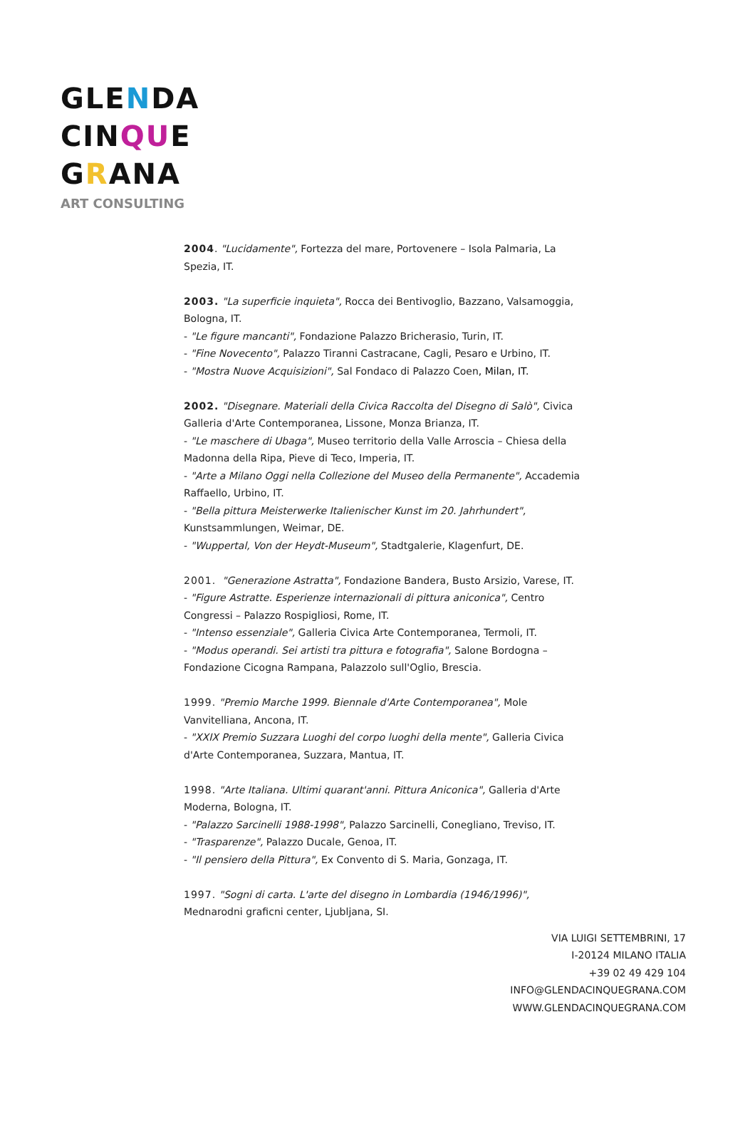GLENDA
CINQUE
GRANA
ART CONSULTING
2004. "Lucidamente", Fortezza del mare, Portovenere – Isola Palmaria, La Spezia, IT.
2003. "La superficie inquieta", Rocca dei Bentivoglio, Bazzano, Valsamoggia, Bologna, IT.
- "Le figure mancanti", Fondazione Palazzo Bricherasio, Turin, IT.
- "Fine Novecento", Palazzo Tiranni Castracane, Cagli, Pesaro e Urbino, IT.
- "Mostra Nuove Acquisizioni", Sal Fondaco di Palazzo Coen, Milan, IT.
2002. "Disegnare. Materiali della Civica Raccolta del Disegno di Salò", Civica Galleria d'Arte Contemporanea, Lissone, Monza Brianza, IT.
- "Le maschere di Ubaga", Museo territorio della Valle Arroscia – Chiesa della Madonna della Ripa, Pieve di Teco, Imperia, IT.
- "Arte a Milano Oggi nella Collezione del Museo della Permanente", Accademia Raffaello, Urbino, IT.
- "Bella pittura Meisterwerke Italienischer Kunst im 20. Jahrhundert", Kunstsammlungen, Weimar, DE.
- "Wuppertal, Von der Heydt-Museum", Stadtgalerie, Klagenfurt, DE.
2001. "Generazione Astratta", Fondazione Bandera, Busto Arsizio, Varese, IT.
- "Figure Astratte. Esperienze internazionali di pittura aniconica", Centro Congressi – Palazzo Rospigliosi, Rome, IT.
- "Intenso essenziale", Galleria Civica Arte Contemporanea, Termoli, IT.
- "Modus operandi. Sei artisti tra pittura e fotografia", Salone Bordogna – Fondazione Cicogna Rampana, Palazzolo sull'Oglio, Brescia.
1999. "Premio Marche 1999. Biennale d'Arte Contemporanea", Mole Vanvitelliana, Ancona, IT.
- "XXIX Premio Suzzara Luoghi del corpo luoghi della mente", Galleria Civica d'Arte Contemporanea, Suzzara, Mantua, IT.
1998. "Arte Italiana. Ultimi quarant'anni. Pittura Aniconica", Galleria d'Arte Moderna, Bologna, IT.
- "Palazzo Sarcinelli 1988-1998", Palazzo Sarcinelli, Conegliano, Treviso, IT.
- "Trasparenze", Palazzo Ducale, Genoa, IT.
- "Il pensiero della Pittura", Ex Convento di S. Maria, Gonzaga, IT.
1997. "Sogni di carta. L'arte del disegno in Lombardia (1946/1996)", Mednarodni graficni center, Ljubljana, SI.
VIA LUIGI SETTEMBRINI, 17
I-20124 MILANO ITALIA
+39 02 49 429 104
INFO@GLENDACINQUEGRANA.COM
WWW.GLENDACINQUEGRANA.COM